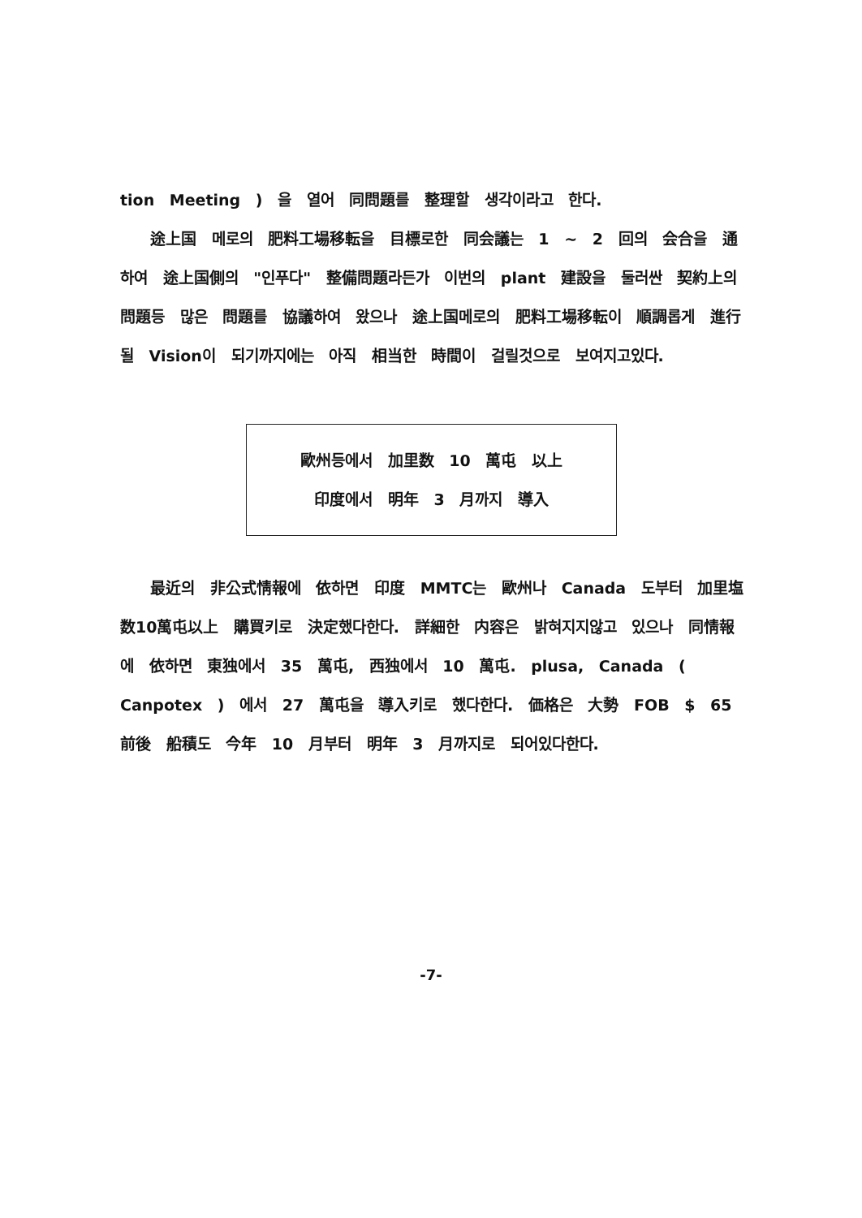tion Meeting ) 을 열어 同問題를 整理할 생각이라고 한다.
途上国 메로의 肥料工場移転을 目標로한 同会議는 1 ~ 2 回의 会合을 通하여 途上国側의 "인푸다" 整備問題라든가 이번의 plant 建設을 둘러싼 契約上의 問題등 많은 問題를 協議하여 왔으나 途上国메로의 肥料工場移転이 順調롭게 進行될 Vision이 되기까지에는 아직 相当한 時間이 걸릴것으로 보여지고있다.
歐州등에서 加里数 10 萬屯 以上
印度에서 明年 3 月까지 導入
最近의 非公式情報에 依하면 印度 MMTC는 歐州나 Canada 도부터 加里塩 数10萬屯以上 購買키로 決定했다한다. 詳細한 内容은 밝혀지지않고 있으나 同情報에 依하면 東独에서 35 萬屯, 西独에서 10 萬屯. plusa, Canada ( Canpotex ) 에서 27 萬屯을 導入키로 했다한다. 価格은 大勢 FOB $ 65 前後 船積도 今年 10 月부터 明年 3 月까지로 되어있다한다.
-7-